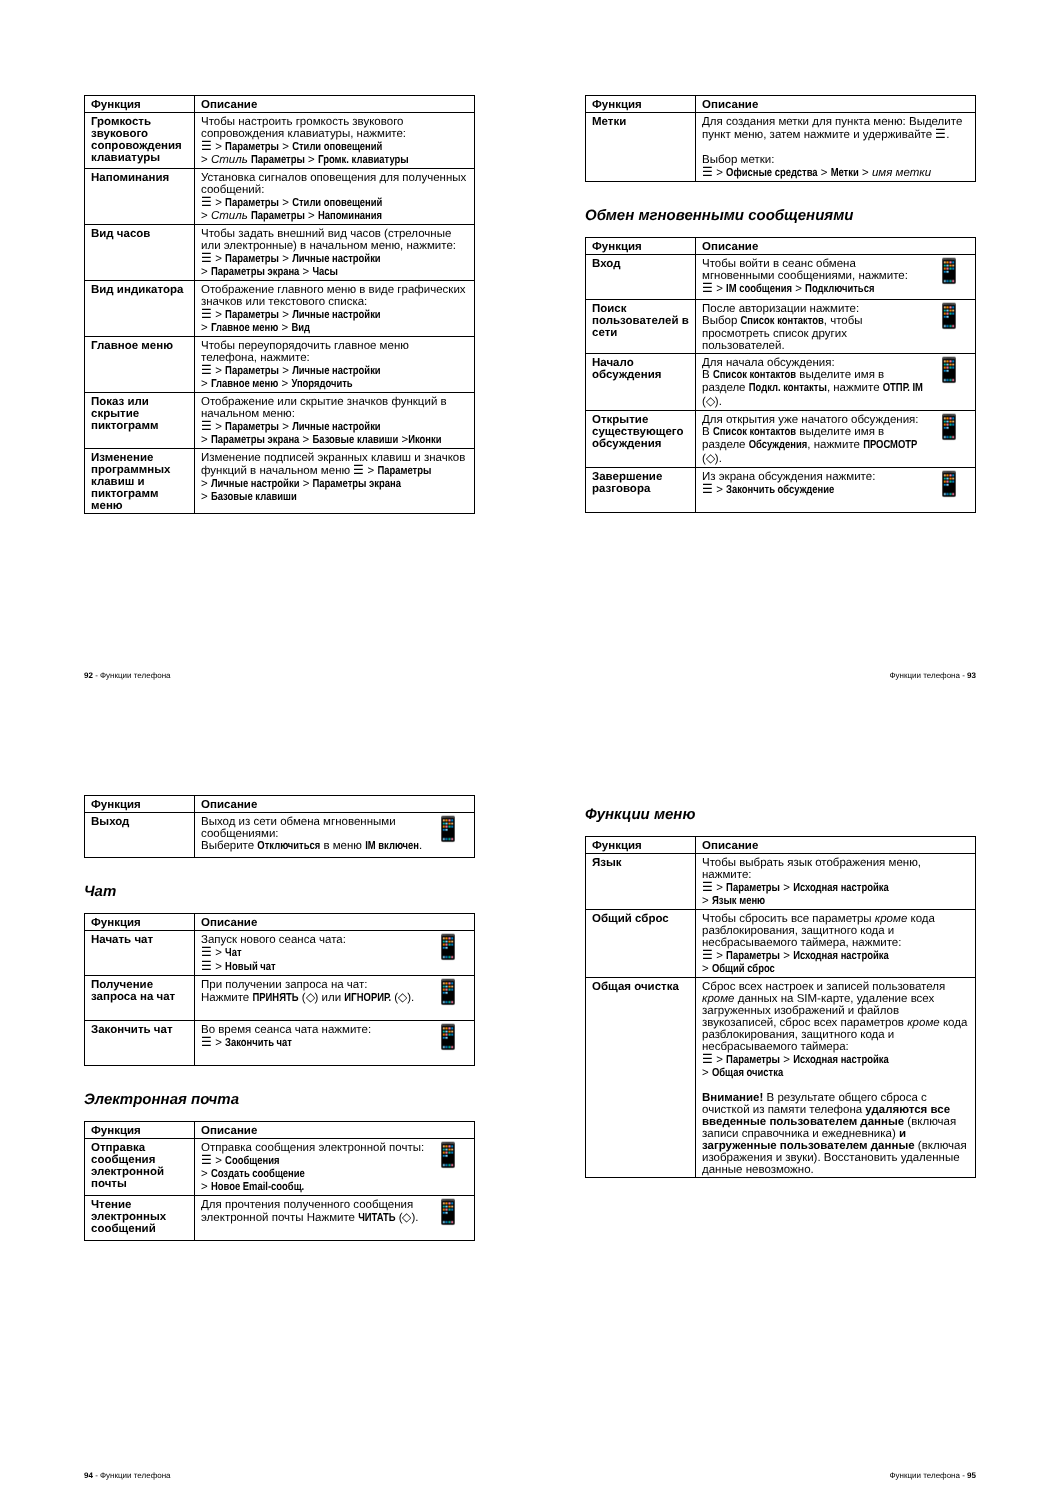| Функция | Описание |
| --- | --- |
| Громкость звукового сопровождения клавиатуры | Чтобы настроить громкость звукового сопровождения клавиатуры, нажмите: ☰ > Параметры > Стили оповещений > Стиль Параметры > Громк. клавиатуры |
| Напоминания | Установка сигналов оповещения для полученных сообщений: ☰ > Параметры > Стили оповещений > Стиль Параметры > Напоминания |
| Вид часов | Чтобы задать внешний вид часов (стрелочные или электронные) в начальном меню, нажмите: ☰ > Параметры > Личные настройки > Параметры экрана > Часы |
| Вид индикатора | Отображение главного меню в виде графических значков или текстового списка: ☰ > Параметры > Личные настройки > Главное меню > Вид |
| Главное меню | Чтобы переупорядочить главное меню телефона, нажмите: ☰ > Параметры > Личные настройки > Главное меню > Упорядочить |
| Показ или скрытие пиктограмм | Отображение или скрытие значков функций в начальном меню: ☰ > Параметры > Личные настройки > Параметры экрана > Базовые клавиши > Иконки |
| Изменение программных клавиш и пиктограмм меню | Изменение подписей экранных клавиш и значков функций в начальном меню ☰ > Параметры > Личные настройки > Параметры экрана > Базовые клавиши |
92 - Функции телефона
| Функция | Описание |
| --- | --- |
| Метки | Для создания метки для пункта меню: Выделите пункт меню, затем нажмите и удерживайте ☰. Выбор метки: ☰ > Офисные средства > Метки > имя метки |
Обмен мгновенными сообщениями
| Функция | Описание |
| --- | --- |
| Вход | 📱 Чтобы войти в сеанс обмена мгновенными сообщениями, нажмите: ☰ > IM сообщения > Подключиться |
| Поиск пользователей в сети | 📱 После авторизации нажмите: Выбор Список контактов , чтобы просмотреть список других пользователей. |
| Начало обсуждения | 📱 Для начала обсуждения: В Список контактов выделите имя в разделе Подкл. контакты , нажмите ОТПР. IM (◇). |
| Открытие существующего обсуждения | 📱 Для открытия уже начатого обсуждения: В Список контактов выделите имя в разделе Обсуждения , нажмите ПРОСМОТР (◇). |
| Завершение разговора | 📱 Из экрана обсуждения нажмите: ☰ > Закончить обсуждение |
Функции телефона - 93
| Функция | Описание |
| --- | --- |
| Выход | 📱 Выход из сети обмена мгновенными сообщениями: Выберите Отключиться в меню IM включен . |
Чат
| Функция | Описание |
| --- | --- |
| Начать чат | 📱 Запуск нового сеанса чата: ☰ > Чат ☰ > Новый чат |
| Получение запроса на чат | 📱 При получении запроса на чат: Нажмите ПРИНЯТЬ (◇) или ИГНОРИР. (◇). |
| Закончить чат | 📱 Во время сеанса чата нажмите: ☰ > Закончить чат |
Электронная почта
| Функция | Описание |
| --- | --- |
| Отправка сообщения электронной почты | 📱 Отправка сообщения электронной почты: ☰ > Сообщения > Создать сообщение > Новое Email-сообщ. |
| Чтение электронных сообщений | 📱 Для прочтения полученного сообщения электронной почты Нажмите ЧИТАТЬ (◇). |
94 - Функции телефона
Функции меню
| Функция | Описание |
| --- | --- |
| Язык | Чтобы выбрать язык отображения меню, нажмите: ☰ > Параметры > Исходная настройка > Язык меню |
| Общий сброс | Чтобы сбросить все параметры кроме кода разблокирования, защитного кода и несбрасываемого таймера, нажмите: ☰ > Параметры > Исходная настройка > Общий сброс |
| Общая очистка | Сброс всех настроек и записей пользователя кроме данных на SIM-карте, удаление всех загруженных изображений и файлов звукозаписей, сброс всех параметров кроме кода разблокирования, защитного кода и несбрасываемого таймера: ☰ > Параметры > Исходная настройка > Общая очистка Внимание! В результате общего сброса с очисткой из памяти телефона удаляются все введенные пользователем данные (включая записи справочника и ежедневника) и загруженные пользователем данные (включая изображения и звуки). Восстановить удаленные данные невозможно. |
Функции телефона - 95